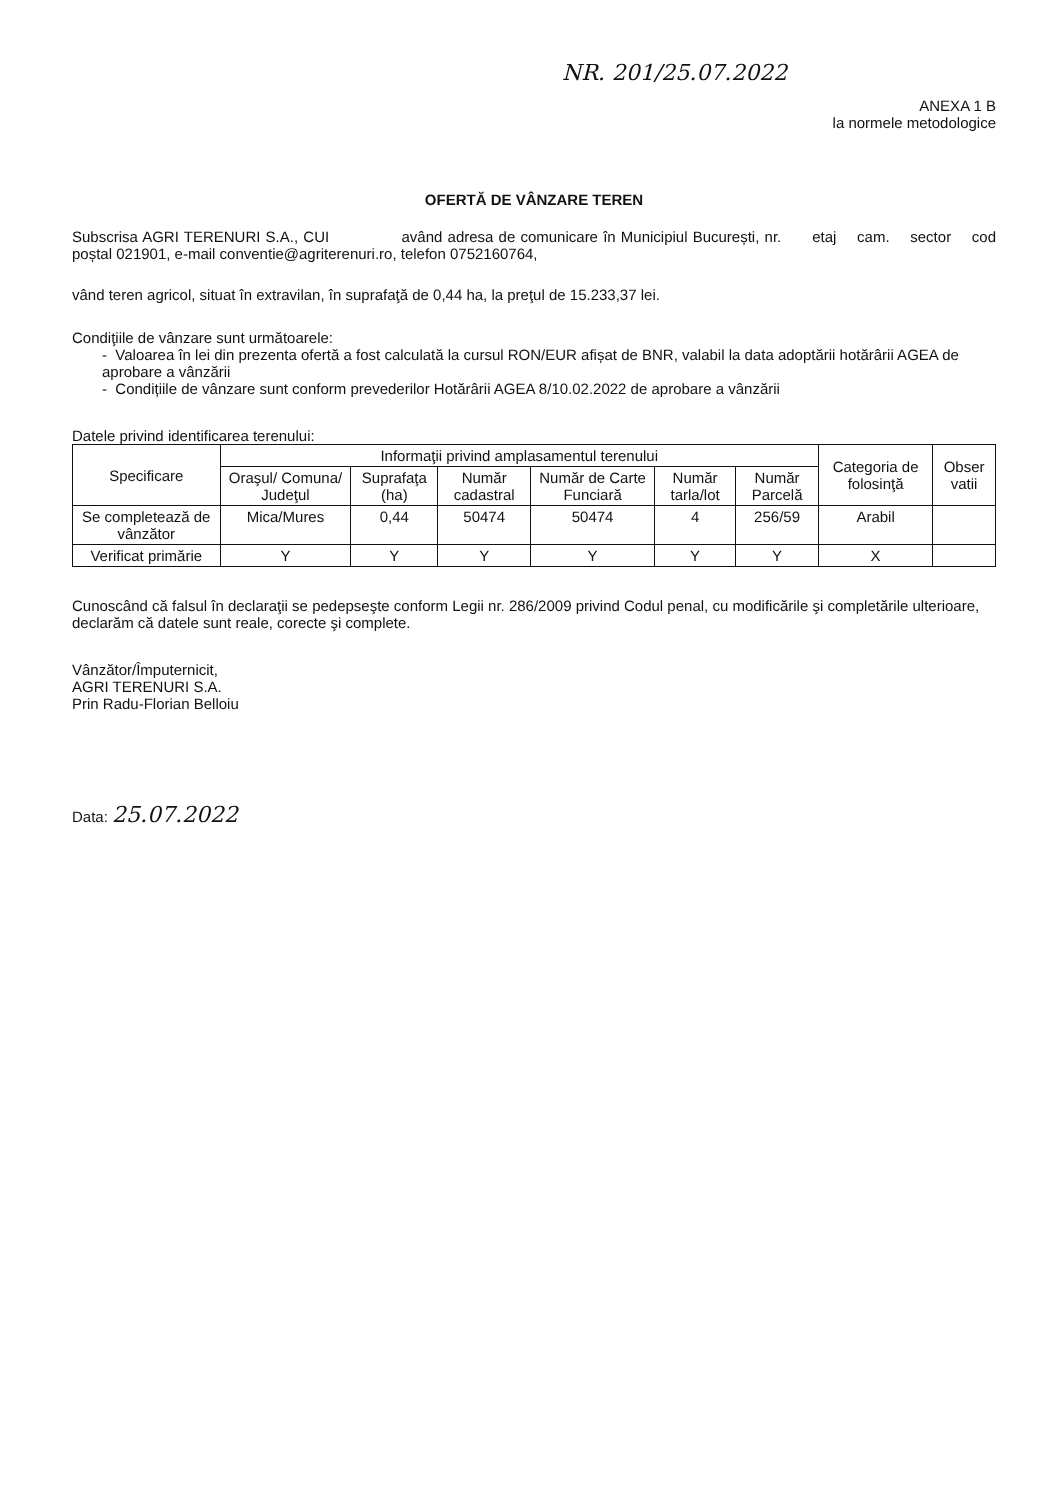NR. 201/25.07.2022
ANEXA 1 B
la normele metodologice
OFERTĂ DE VÂNZARE TEREN
Subscrisa AGRI TERENURI S.A., CUI având adresa de comunicare în Municipiul București, nr. etaj cam. sector cod poștal 021901, e-mail conventie@agriterenuri.ro, telefon 0752160764,
vând teren agricol, situat în extravilan, în suprafaţă de 0,44 ha, la preţul de 15.233,37 lei.
Condiţiile de vânzare sunt următoarele:
- Valoarea în lei din prezenta ofertă a fost calculată la cursul RON/EUR afișat de BNR, valabil la data adoptării hotărârii AGEA de aprobare a vânzării
- Condițiile de vânzare sunt conform prevederilor Hotărârii AGEA 8/10.02.2022 de aprobare a vânzării
Datele privind identificarea terenului:
| Specificare | Informaţii privind amplasamentul terenului | | | | | | Categoria de folosinţă | Obser vatii |
| --- | --- | --- | --- | --- | --- | --- | --- | --- |
| | Oraşul/ Comuna/ Judeţul | Suprafaţa (ha) | Număr cadastral | Număr de Carte Funciară | Număr tarla/lot | Număr Parcelă | | |
| Se completează de vânzător | Mica/Mures | 0,44 | 50474 | 50474 | 4 | 256/59 | Arabil | |
| Verificat primărie | Y | Y | Y | Y | Y | Y | X | |
Cunoscând că falsul în declaraţii se pedepseşte conform Legii nr. 286/2009 privind Codul penal, cu modificările şi completările ulterioare, declarăm că datele sunt reale, corecte şi complete.
Vânzător/Împuternicit,
AGRI TERENURI S.A.
Prin Radu-Florian Belloiu
Data: 25.07.2022